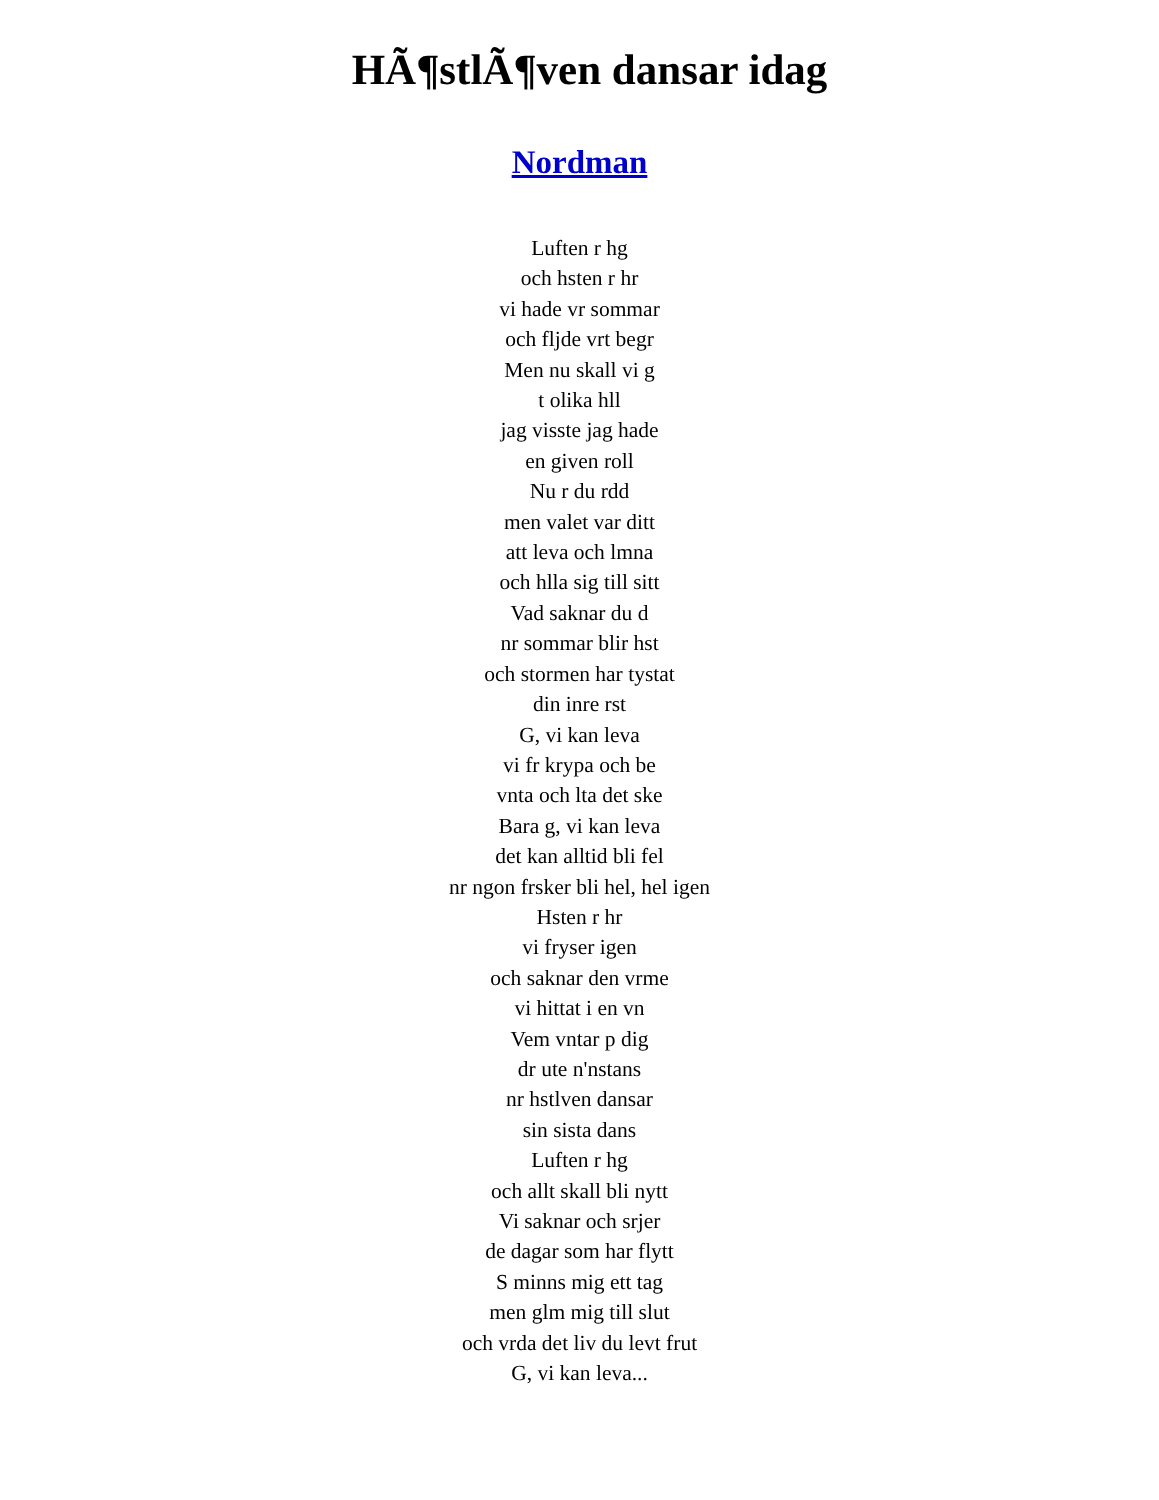HÃ¶stlÃ¶ven dansar idag
Nordman
Luften r hg
och hsten r hr
vi hade vr sommar
och fljde vrt begr
Men nu skall vi g
t olika hll
jag visste jag hade
en given roll
Nu r du rdd
men valet var ditt
att leva och lmna
och hlla sig till sitt
Vad saknar du d
nr sommar blir hst
och stormen har tystat
din inre rst
G, vi kan leva
vi fr krypa och be
vnta och lta det ske
Bara g, vi kan leva
det kan alltid bli fel
nr ngon frsker bli hel, hel igen
Hsten r hr
vi fryser igen
och saknar den vrme
vi hittat i en vn
Vem vntar p dig
dr ute n'nstans
nr hstlven dansar
sin sista dans
Luften r hg
och allt skall bli nytt
Vi saknar och srjer
de dagar som har flytt
S minns mig ett tag
men glm mig till slut
och vrda det liv du levt frut
G, vi kan leva...